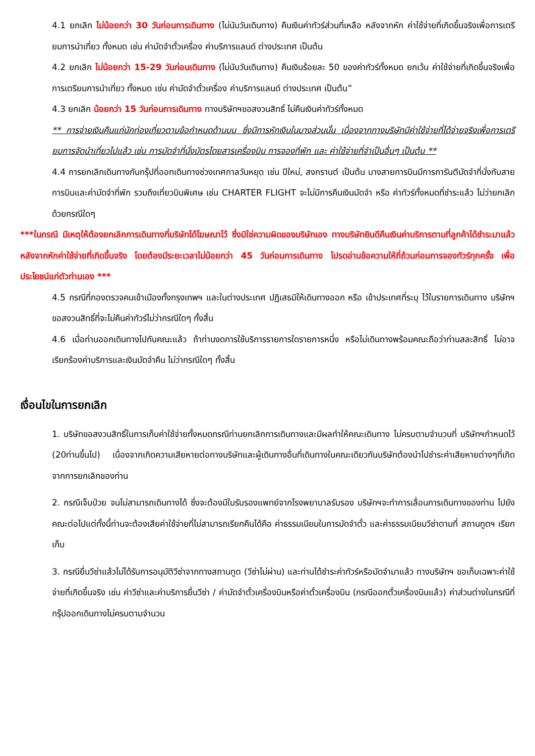4.1 ยกเลิก ไม่น้อยกว่า 30 วันก่อนการเดินทาง (ไม่นับวันเดินทาง) คืนเงินค่าทัวร์ส่วนที่เหลือ หลังจากหัก ค่าใช้จ่ายที่เกิดขึ้นจริงเพื่อการเตรียมการนำเที่ยว ทั้งหมด เช่น ค่ามัดจำตั๋วเครื่อง ค่าบริการแลนด์ ต่างประเทศ เป็นต้น
4.2 ยกเลิก ไม่น้อยกว่า 15-29 วันก่อนเดินทาง (ไม่นับวันเดินทาง) คืนเงินร้อยละ 50 ของค่าทัวร์ทั้งหมด ยกเว้น ค่าใช้จ่ายที่เกิดขึ้นจริงเพื่อการเตรียมการนำเที่ยว ทั้งหมด เช่น ค่ามัดจำตั๋วเครื่อง ค่าบริการแลนด์ ต่างประเทศ เป็นต้น”
4.3 ยกเลิก น้อยกว่า 15 วันก่อนการเดินทาง ทางบริษัทฯขอสงวนสิทธิ์ ไม่คืนเงินค่าทัวร์ทั้งหมด
** การจ่ายเงินคืนแก่นักท่องเที่ยวตามข้อกำหนดด้านบน ซึ่งมีการหักเงินในบางส่วนนั้น เนื่องจากทางบริษัทมีค่าใช้จ่ายที่ได้จ่ายจริงเพื่อการเตรียมการจัดนำเที่ยวไปแล้ว เช่น การมัดจำที่นั่งบัตรโดยสารเครื่องบิน การจองที่พัก และ ค่าใช้จ่ายที่จำเป็นอื่นๆ เป็นต้น **
4.4 การยกเลิกเดินทางกับกรุ๊ปที่ออกเดินทางช่วงเทศกาลวันหยุด เช่น ปีใหม่, สงกรานต์ เป็นต้น บางสายการบินมีการการันตีมัดจำที่นั่งกับสายการบินและค่ามัดจำที่พัก รวมถึงเที่ยวบินพิเศษ เช่น CHARTER FLIGHT จะไม่มีการคืนเงินมัดจำ หรือ ค่าทัวร์ทั้งหมดที่ชำระแล้ว ไม่ว่ายกเลิกด้วยกรณีใดๆ
***ในกรณี มีเหตุให้ต้องยกเลิกการเดินทางที่บริษัทได้โฆษณาไว้ ซึ่งมิใช่ความผิดของบริษัทเอง ทางบริษัทยินดีคืนเงินค่าบริการตามที่ลูกค้าได้ชำระมาแล้วหลังจากหักค่าใช้จ่ายที่เกิดขึ้นจริง โดยต้องมีระยะเวลาไม่น้อยกว่า 45 วันก่อนการเดินทาง โปรดอ่านข้อความให้ถี่ถ้วนก่อนการจองทัวร์ทุกครั้ง เพื่อประโยชน์แก่ตัวท่านเอง ***
4.5 กรณีที่กองตรวจคนเข้าเมืองทั้งกรุงเทพฯ และในต่างประเทศ ปฏิเสธมิให้เดินทางออก หรือ เข้าประเทศที่ระบุ ไว้ในรายการเดินทาง บริษัทฯ ขอสงวนสิทธิ์ที่จะไม่คืนค่าทัวร์ไม่ว่ากรณีใดๆ ทั้งสิ้น
4.6 เมื่อท่านออกเดินทางไปกับคณะแล้ว ถ้าท่านงดการใช้บริการรายการใดรายการหนึ่ง หรือไม่เดินทางพร้อมคณะถือว่าท่านสละสิทธิ์ ไม่อาจเรียกร้องค่าบริการและเงินมัดจำคืน ไม่ว่ากรณีใดๆ ทั้งสิ้น
เงื่อนไขในการยกเลิก
1. บริษัทขอสงวนสิทธิ์ในการเก็บค่าใช้จ่ายทั้งหมดกรณีท่านยกเลิกการเดินทางและมีผลทำให้คณะเดินทาง ไม่ครบตามจำนวนที่ บริษัทฯกำหนดไว้ (20ท่านขึ้นไป) เนื่องจากเกิดความเสียหายต่อทางบริษัทและผู้เดินทางอื่นที่เดินทางในคณะเดียวกันบริษัทต้องนำไปชำระค่าเสียหายต่างๆที่เกิดจากการยกเลิกของท่าน
2. กรณีเจ็บป่วย จนไม่สามารถเดินทางได้ ซึ่งจะต้องมีใบรับรองแพทย์จากโรงพยาบาลรับรอง บริษัทฯจะทำการเลื่อนการเดินทางของท่าน ไปยังคณะต่อไปแต่ทั้งนี้ท่านจะต้องเสียค่าใช้จ่ายที่ไม่สามารถเรียกคืนได้คือ ค่าธรรมเนียมในการมัดจำตั๋ว และค่าธรรมเนียมวีซ่าตามที่ สถานทูตฯ เรียกเก็บ
3. กรณียื่นวีซ่าแล้วไม่ได้รับการอนุมัติวีซ่าจากทางสถานทูต (วีซ่าไม่ผ่าน) และท่านได้ชำระค่าทัวร์หรือมัดจำมาแล้ว ทางบริษัทฯ ขอเก็บเฉพาะค่าใช้จ่ายที่เกิดขึ้นจริง เช่น ค่าวีซ่าและค่าบริการยื่นวีซ่า / ค่ามัดจำตั๋วเครื่องบินหรือค่าตั๋วเครื่องบิน (กรณีออกตั๋วเครื่องบินแล้ว) ค่าส่วนต่างในกรณีที่กรุ๊ปออกเดินทางไม่ครบตามจำนวน